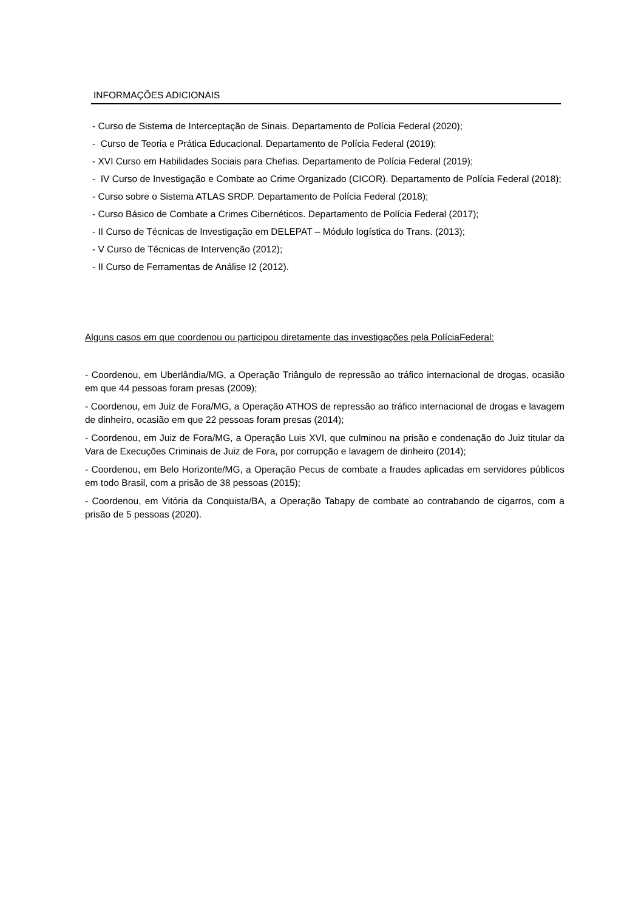INFORMAÇÕES ADICIONAIS
- Curso de Sistema de Interceptação de Sinais. Departamento de Polícia Federal (2020);
- Curso de Teoria e Prática Educacional. Departamento de Polícia Federal (2019);
- XVI Curso em Habilidades Sociais para Chefias. Departamento de Polícia Federal (2019);
- IV Curso de Investigação e Combate ao Crime Organizado (CICOR). Departamento de Polícia Federal (2018);
- Curso sobre o Sistema ATLAS SRDP. Departamento de Polícia Federal (2018);
- Curso Básico de Combate a Crimes Cibernéticos. Departamento de Polícia Federal (2017);
- II Curso de Técnicas de Investigação em DELEPAT – Módulo logística do Trans. (2013);
- V Curso de Técnicas de Intervenção (2012);
- II Curso de Ferramentas de Análise I2 (2012).
Alguns casos em que coordenou ou participou diretamente das investigações pela PolíciaFederal:
- Coordenou, em Uberlândia/MG, a Operação Triângulo de repressão ao tráfico internacional de drogas, ocasião em que 44 pessoas foram presas (2009);
- Coordenou, em Juiz de Fora/MG, a Operação ATHOS de repressão ao tráfico internacional de drogas e lavagem de dinheiro, ocasião em que 22 pessoas foram presas (2014);
- Coordenou, em Juiz de Fora/MG, a Operação Luis XVI, que culminou na prisão e condenação do Juiz titular da Vara de Execuções Criminais de Juiz de Fora, por corrupção e lavagem de dinheiro (2014);
- Coordenou, em Belo Horizonte/MG, a Operação Pecus de combate a fraudes aplicadas em servidores públicos em todo Brasil, com a prisão de 38 pessoas (2015);
- Coordenou, em Vitória da Conquista/BA, a Operação Tabapy de combate ao contrabando de cigarros, com a prisão de 5 pessoas (2020).